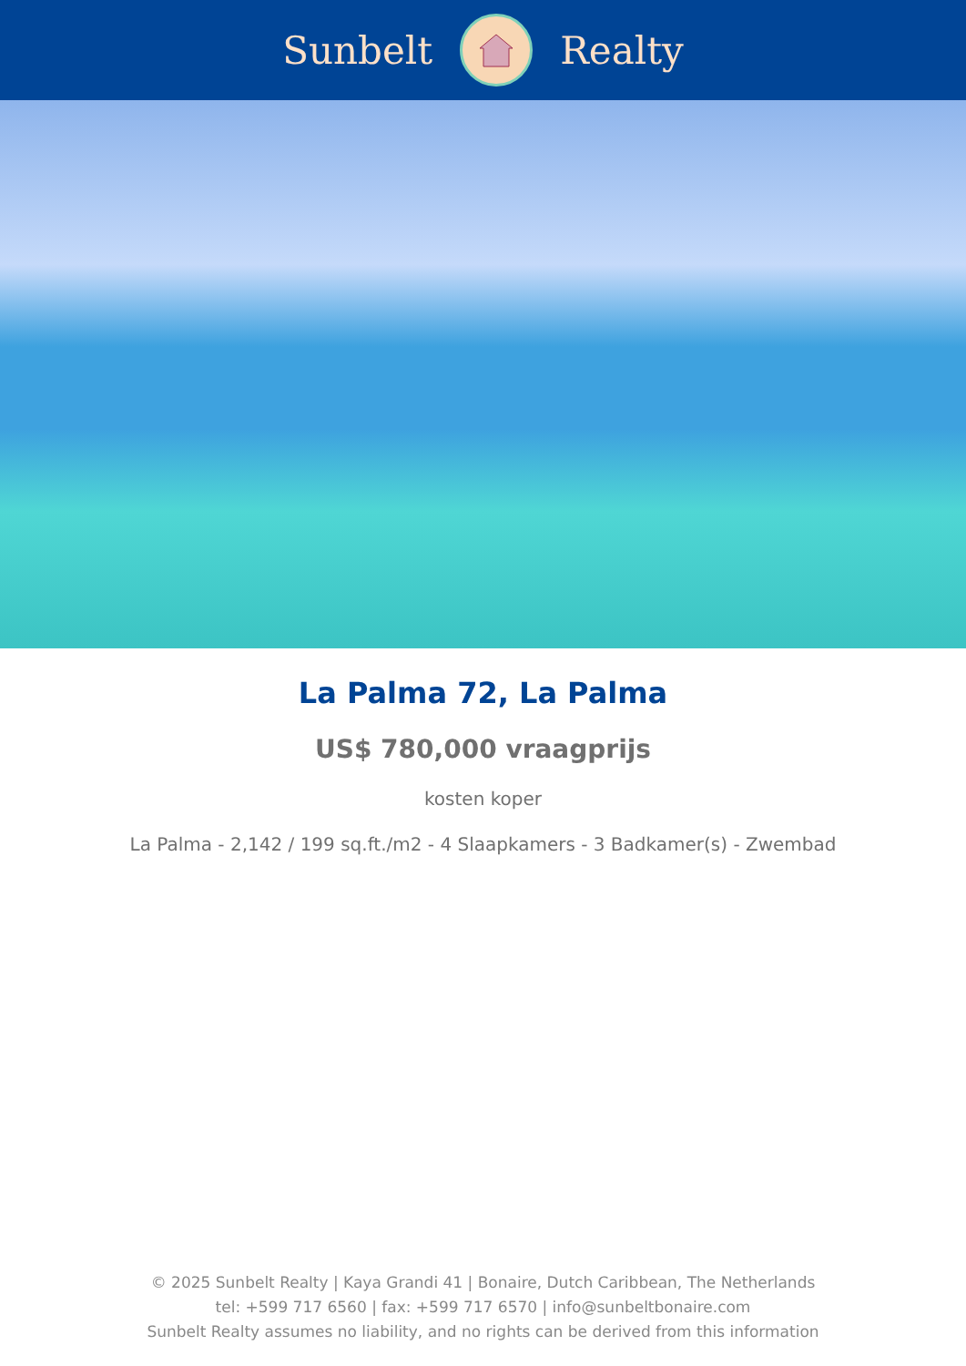Sunbelt Realty
La Palma 72, La Palma
US$ 780,000 vraagprijs
kosten koper
La Palma - 2,142 / 199 sq.ft./m2 - 4 Slaapkamers - 3 Badkamer(s) - Zwembad
© 2025 Sunbelt Realty | Kaya Grandi 41 | Bonaire, Dutch Caribbean, The Netherlands
tel: +599 717 6560 | fax: +599 717 6570 | info@sunbeltbonaire.com
Sunbelt Realty assumes no liability, and no rights can be derived from this information